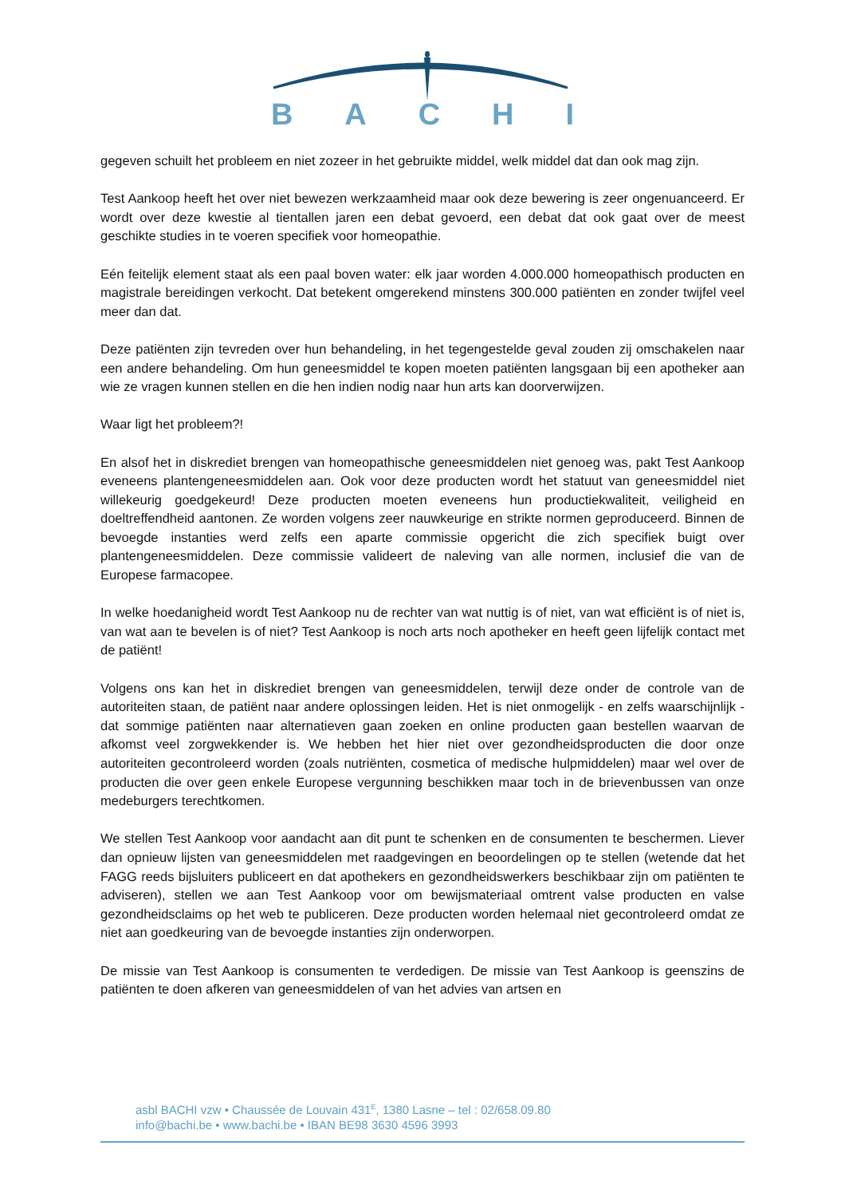BACHI
gegeven schuilt het probleem en niet zozeer in het gebruikte middel, welk middel dat dan ook mag zijn.
Test Aankoop heeft het over niet bewezen werkzaamheid maar ook deze bewering is zeer ongenuanceerd. Er wordt over deze kwestie al tientallen jaren een debat gevoerd, een debat dat ook gaat over de meest geschikte studies in te voeren specifiek voor homeopathie.
Eén feitelijk element staat als een paal boven water: elk jaar worden 4.000.000 homeopathisch producten en magistrale bereidingen verkocht. Dat betekent omgerekend minstens 300.000 patiënten en zonder twijfel veel meer dan dat.
Deze patiënten zijn tevreden over hun behandeling, in het tegengestelde geval zouden zij omschakelen naar een andere behandeling. Om hun geneesmiddel te kopen moeten patiënten langsgaan bij een apotheker aan wie ze vragen kunnen stellen en die hen indien nodig naar hun arts kan doorverwijzen.
Waar ligt het probleem?!
En alsof het in diskrediet brengen van homeopathische geneesmiddelen niet genoeg was, pakt Test Aankoop eveneens plantengeneesmiddelen aan. Ook voor deze producten wordt het statuut van geneesmiddel niet willekeurig goedgekeurd! Deze producten moeten eveneens hun productiekwaliteit, veiligheid en doeltreffendheid aantonen. Ze worden volgens zeer nauwkeurige en strikte normen geproduceerd. Binnen de bevoegde instanties werd zelfs een aparte commissie opgericht die zich specifiek buigt over plantengeneesmiddelen. Deze commissie valideert de naleving van alle normen, inclusief die van de Europese farmacopee.
In welke hoedanigheid wordt Test Aankoop nu de rechter van wat nuttig is of niet, van wat efficiënt is of niet is, van wat aan te bevelen is of niet? Test Aankoop is noch arts noch apotheker en heeft geen lijfelijk contact met de patiënt!
Volgens ons kan het in diskrediet brengen van geneesmiddelen, terwijl deze onder de controle van de autoriteiten staan, de patiënt naar andere oplossingen leiden. Het is niet onmogelijk - en zelfs waarschijnlijk - dat sommige patiënten naar alternatieven gaan zoeken en online producten gaan bestellen waarvan de afkomst veel zorgwekkender is. We hebben het hier niet over gezondheidsproducten die door onze autoriteiten gecontroleerd worden (zoals nutriënten, cosmetica of medische hulpmiddelen) maar wel over de producten die over geen enkele Europese vergunning beschikken maar toch in de brievenbussen van onze medeburgers terechtkomen.
We stellen Test Aankoop voor aandacht aan dit punt te schenken en de consumenten te beschermen. Liever dan opnieuw lijsten van geneesmiddelen met raadgevingen en beoordelingen op te stellen (wetende dat het FAGG reeds bijsluiters publiceert en dat apothekers en gezondheidswerkers beschikbaar zijn om patiënten te adviseren), stellen we aan Test Aankoop voor om bewijsmateriaal omtrent valse producten en valse gezondheidsclaims op het web te publiceren. Deze producten worden helemaal niet gecontroleerd omdat ze niet aan goedkeuring van de bevoegde instanties zijn onderworpen.
De missie van Test Aankoop is consumenten te verdedigen. De missie van Test Aankoop is geenszins de patiënten te doen afkeren van geneesmiddelen of van het advies van artsen en
asbl BACHI vzw • Chaussée de Louvain 431<sup>E</sup>, 1380 Lasne – tel : 02/658.09.80
info@bachi.be • www.bachi.be • IBAN BE98 3630 4596 3993